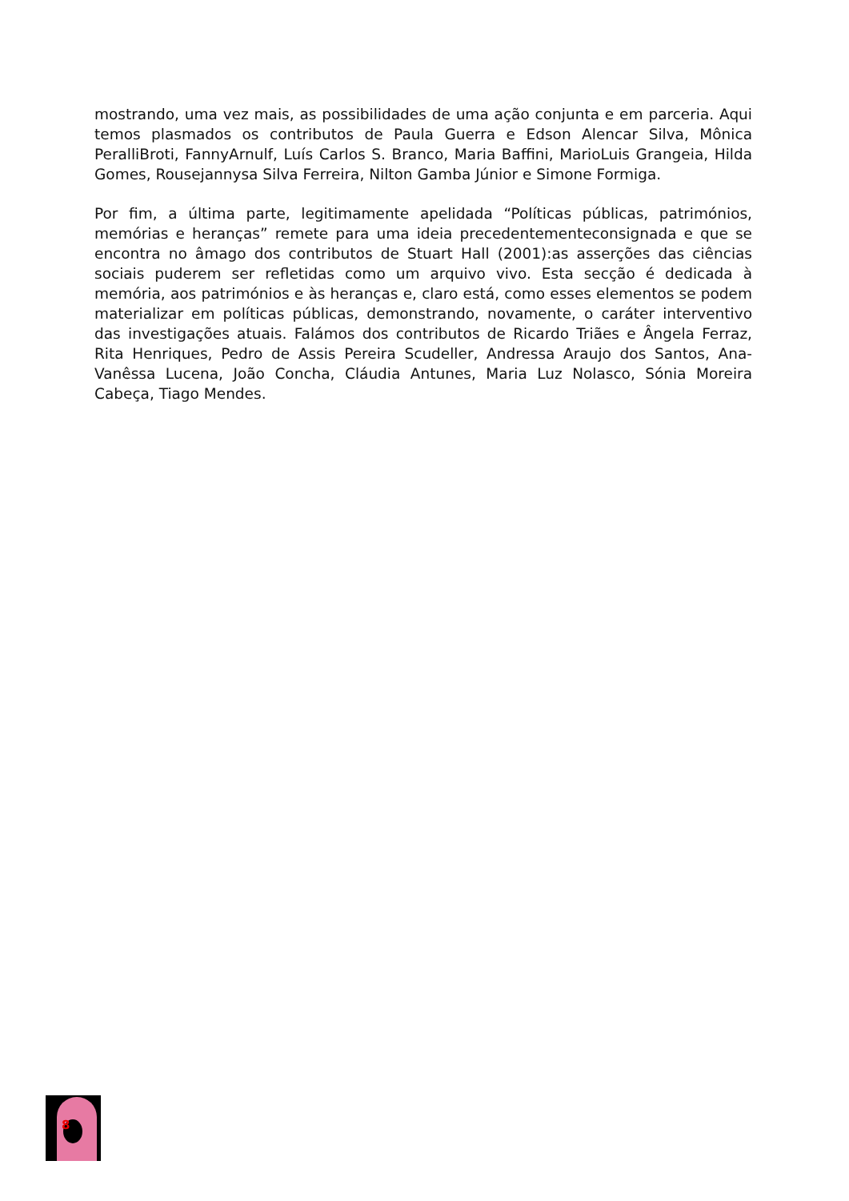mostrando, uma vez mais, as possibilidades de uma ação conjunta e em parceria. Aqui temos plasmados os contributos de Paula Guerra e Edson Alencar Silva, Mônica PeralliBroti, FannyArnulf, Luís Carlos S. Branco, Maria Baffini, MarioLuis Grangeia, Hilda Gomes, Rousejannysa Silva Ferreira, Nilton Gamba Júnior e Simone Formiga.
Por fim, a última parte, legitimamente apelidada “Políticas públicas, patrimónios, memórias e heranças” remete para uma ideia precedentementeconsignada e que se encontra no âmago dos contributos de Stuart Hall (2001):as asserções das ciências sociais puderem ser refletidas como um arquivo vivo. Esta secção é dedicada à memória, aos patrimónios e às heranças e, claro está, como esses elementos se podem materializar em políticas públicas, demonstrando, novamente, o caráter interventivo das investigações atuais. Falámos dos contributos de Ricardo Triães e Ângela Ferraz, Rita Henriques, Pedro de Assis Pereira Scudeller, Andressa Araujo dos Santos, Ana-Vanêssa Lucena, João Concha, Cláudia Antunes, Maria Luz Nolasco, Sónia Moreira Cabeça, Tiago Mendes.
8